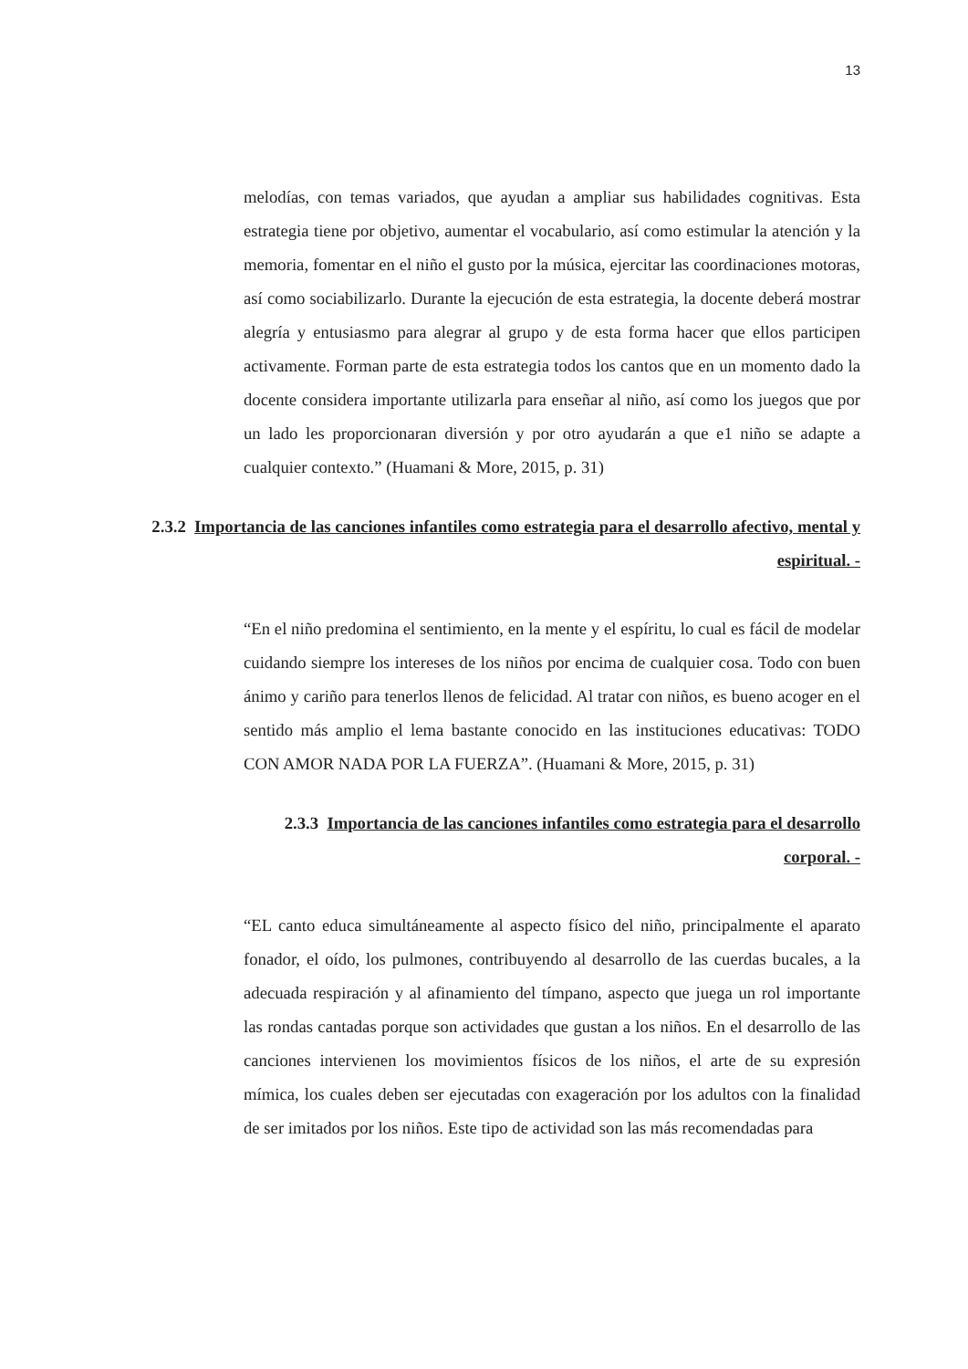13
melodías, con temas variados, que ayudan a ampliar sus habilidades cognitivas. Esta estrategia tiene por objetivo, aumentar el vocabulario, así como estimular la atención y la memoria, fomentar en el niño el gusto por la música, ejercitar las coordinaciones motoras, así como sociabilizarlo. Durante la ejecución de esta estrategia, la docente deberá mostrar alegría y entusiasmo para alegrar al grupo y de esta forma hacer que ellos participen activamente. Forman parte de esta estrategia todos los cantos que en un momento dado la docente considera importante utilizarla para enseñar al niño, así como los juegos que por un lado les proporcionaran diversión y por otro ayudarán a que e1 niño se adapte a cualquier contexto.” (Huamani & More, 2015, p. 31)
2.3.2 Importancia de las canciones infantiles como estrategia para el desarrollo afectivo, mental y espiritual. -
“En el niño predomina el sentimiento, en la mente y el espíritu, lo cual es fácil de modelar cuidando siempre los intereses de los niños por encima de cualquier cosa. Todo con buen ánimo y cariño para tenerlos llenos de felicidad. Al tratar con niños, es bueno acoger en el sentido más amplio el lema bastante conocido en las instituciones educativas: TODO CON AMOR NADA POR LA FUERZA”. (Huamani & More, 2015, p. 31)
2.3.3 Importancia de las canciones infantiles como estrategia para el desarrollo corporal. -
“EL canto educa simultáneamente al aspecto físico del niño, principalmente el aparato fonador, el oído, los pulmones, contribuyendo al desarrollo de las cuerdas bucales, a la adecuada respiración y al afinamiento del tímpano, aspecto que juega un rol importante las rondas cantadas porque son actividades que gustan a los niños. En el desarrollo de las canciones intervienen los movimientos físicos de los niños, el arte de su expresión mímica, los cuales deben ser ejecutadas con exageración por los adultos con la finalidad de ser imitados por los niños. Este tipo de actividad son las más recomendadas para